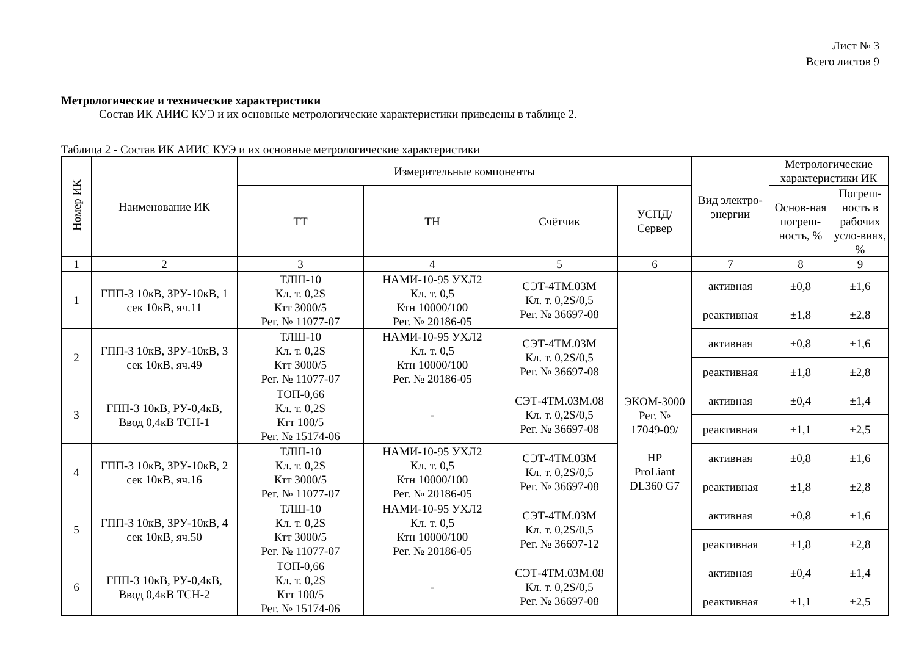Лист № 3
Всего листов 9
Метрологические и технические характеристики
Состав ИК АИИС КУЭ и их основные метрологические характеристики приведены в таблице 2.
Таблица 2 - Состав ИК АИИС КУЭ и их основные метрологические характеристики
| Номер ИК | Наименование ИК | Измерительные компоненты | | | | Вид электро-энергии | Метрологические характеристики ИК | |
| --- | --- | --- | --- | --- | --- | --- | --- | --- |
| | | ТТ | ТН | Счётчик | УСПД/ Сервер | | Основ-ная погреш-ность, % | Погреш-ность в рабочих усло-виях, % |
| 1 | 2 | 3 | 4 | 5 | 6 | 7 | 8 | 9 |
| 1 | ГПП-3 10кВ, ЗРУ-10кВ, 1 сек 10кВ, яч.11 | ТЛШ-10 Кл. т. 0,2S Ктт 3000/5 Рег. № 11077-07 | НАМИ-10-95 УХЛ2 Кл. т. 0,5 Ктн 10000/100 Рег. № 20186-05 | СЭТ-4ТМ.03М Кл. т. 0,2S/0,5 Рег. № 36697-08 | ЭКОМ-3000 Рег. № 17049-09/ HP ProLiant DL360 G7 | активная | ±0,8 | ±1,6 |
| | | | | | | реактивная | ±1,8 | ±2,8 |
| 2 | ГПП-3 10кВ, ЗРУ-10кВ, 3 сек 10кВ, яч.49 | ТЛШ-10 Кл. т. 0,2S Ктт 3000/5 Рег. № 11077-07 | НАМИ-10-95 УХЛ2 Кл. т. 0,5 Ктн 10000/100 Рег. № 20186-05 | СЭТ-4ТМ.03М Кл. т. 0,2S/0,5 Рег. № 36697-08 | | активная | ±0,8 | ±1,6 |
| | | | | | | реактивная | ±1,8 | ±2,8 |
| 3 | ГПП-3 10кВ, РУ-0,4кВ, Ввод 0,4кВ ТСН-1 | ТОП-0,66 Кл. т. 0,2S Ктт 100/5 Рег. № 15174-06 | - | СЭТ-4ТМ.03М.08 Кл. т. 0,2S/0,5 Рег. № 36697-08 | | активная | ±0,4 | ±1,4 |
| | | | | | | реактивная | ±1,1 | ±2,5 |
| 4 | ГПП-3 10кВ, ЗРУ-10кВ, 2 сек 10кВ, яч.16 | ТЛШ-10 Кл. т. 0,2S Ктт 3000/5 Рег. № 11077-07 | НАМИ-10-95 УХЛ2 Кл. т. 0,5 Ктн 10000/100 Рег. № 20186-05 | СЭТ-4ТМ.03М Кл. т. 0,2S/0,5 Рег. № 36697-08 | | активная | ±0,8 | ±1,6 |
| | | | | | | реактивная | ±1,8 | ±2,8 |
| 5 | ГПП-3 10кВ, ЗРУ-10кВ, 4 сек 10кВ, яч.50 | ТЛШ-10 Кл. т. 0,2S Ктт 3000/5 Рег. № 11077-07 | НАМИ-10-95 УХЛ2 Кл. т. 0,5 Ктн 10000/100 Рег. № 20186-05 | СЭТ-4ТМ.03М Кл. т. 0,2S/0,5 Рег. № 36697-12 | | активная | ±0,8 | ±1,6 |
| | | | | | | реактивная | ±1,8 | ±2,8 |
| 6 | ГПП-3 10кВ, РУ-0,4кВ, Ввод 0,4кВ ТСН-2 | ТОП-0,66 Кл. т. 0,2S Ктт 100/5 Рег. № 15174-06 | - | СЭТ-4ТМ.03М.08 Кл. т. 0,2S/0,5 Рег. № 36697-08 | | активная | ±0,4 | ±1,4 |
| | | | | | | реактивная | ±1,1 | ±2,5 |